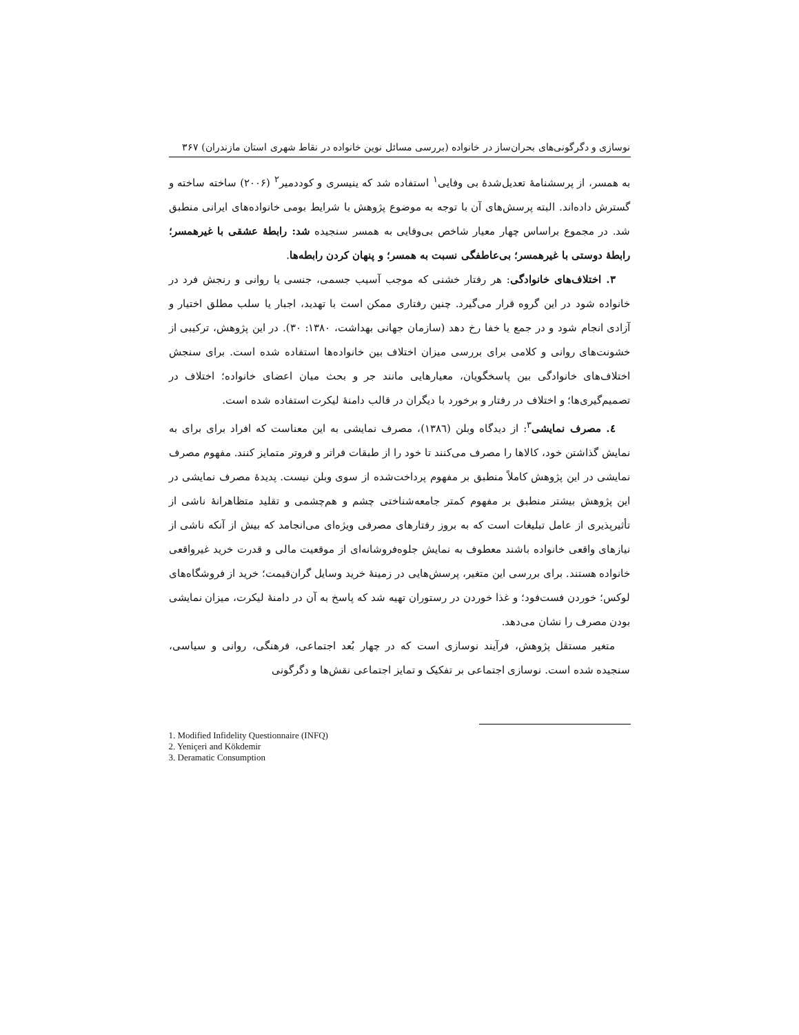نوسازی و دگرگونی‌های بحران‌ساز در خانواده (بررسی مسائل نوین خانواده در نقاط شهری استان مازندران) ۳۶۷
به همسر، از پرسشنامهٔ تعدیل‌شدهٔ بی وفایی<sup>۱</sup> استفاده شد که ینیسری و کوددمیر<sup>۲</sup> (۲۰۰۶) ساخته ساخته و گسترش داده‌اند. البته پرسش‌های آن با توجه به موضوع پژوهش با شرایط بومی خانواده‌های ایرانی منطبق شد. در مجموع براساس چهار معیار شاخص بی‌وفایی به همسر سنجیده شد: رابطهٔ عشقی با غیرهمسر؛ رابطهٔ دوستی با غیرهمسر؛ بی‌عاطفگی نسبت به همسر؛ و پنهان کردن رابطه‌ها.
۳. اختلاف‌های خانوادگی: هر رفتار خشنی که موجب آسیب جسمی، جنسی یا روانی و رنجش فرد در خانواده شود در این گروه قرار می‌گیرد. چنین رفتاری ممکن است با تهدید، اجبار یا سلب مطلق اختیار و آزادی انجام شود و در جمع یا خفا رخ دهد (سازمان جهانی بهداشت، ۱۳۸۰: ۳۰). در این پژوهش، ترکیبی از خشونت‌های روانی و کلامی برای بررسی میزان اختلاف بین خانواده‌ها استفاده شده است. برای سنجش اختلاف‌های خانوادگی بین پاسخگویان، معیارهایی مانند جر و بحث میان اعضای خانواده؛ اختلاف در تصمیم‌گیری‌ها؛ و اختلاف در رفتار و برخورد با دیگران در قالب دامنهٔ لیکرت استفاده شده است.
٤. مصرف نمایشی<sup>۳</sup>: از دیدگاه وبلن (۱۳۸٦)، مصرف نمایشی به این معناست که افراد برای برای به نمایش گذاشتن خود، کالاها را مصرف می‌کنند تا خود را از طبقات فراتر و فروتر متمایز کنند. مفهوم مصرف نمایشی در این پژوهش کاملاً منطبق بر مفهوم پرداخت‌شده از سوی وبلن نیست. پدیدهٔ مصرف نمایشی در این پژوهش بیشتر منطبق بر مفهوم کمتر جامعه‌شناختی چشم و هم‌چشمی و تقلید متظاهرانهٔ ناشی از تأثیرپذیری از عامل تبلیغات است که به بروز رفتارهای مصرفی ویژه‌ای می‌انجامد که بیش از آنکه ناشی از نیازهای واقعی خانواده باشند معطوف به نمایش جلوه‌فروشانه‌ای از موقعیت مالی و قدرت خرید غیرواقعی خانواده هستند. برای بررسی این متغیر، پرسش‌هایی در زمینهٔ خرید وسایل گران‌قیمت؛ خرید از فروشگاه‌های لوکس؛ خوردن فست‌فود؛ و غذا خوردن در رستوران تهیه شد که پاسخ به آن در دامنهٔ لیکرت، میزان نمایشی بودن مصرف را نشان می‌دهد.
متغیر مستقل پژوهش، فرآیند نوسازی است که در چهار بُعد اجتماعی، فرهنگی، روانی و سیاسی، سنجیده شده است. نوسازی اجتماعی بر تفکیک و تمایز اجتماعی نقش‌ها و دگرگونی
1. Modified Infidelity Questionnaire (INFQ)
2. Yeniçeri and Kökdemir
3. Deramatic Consumption